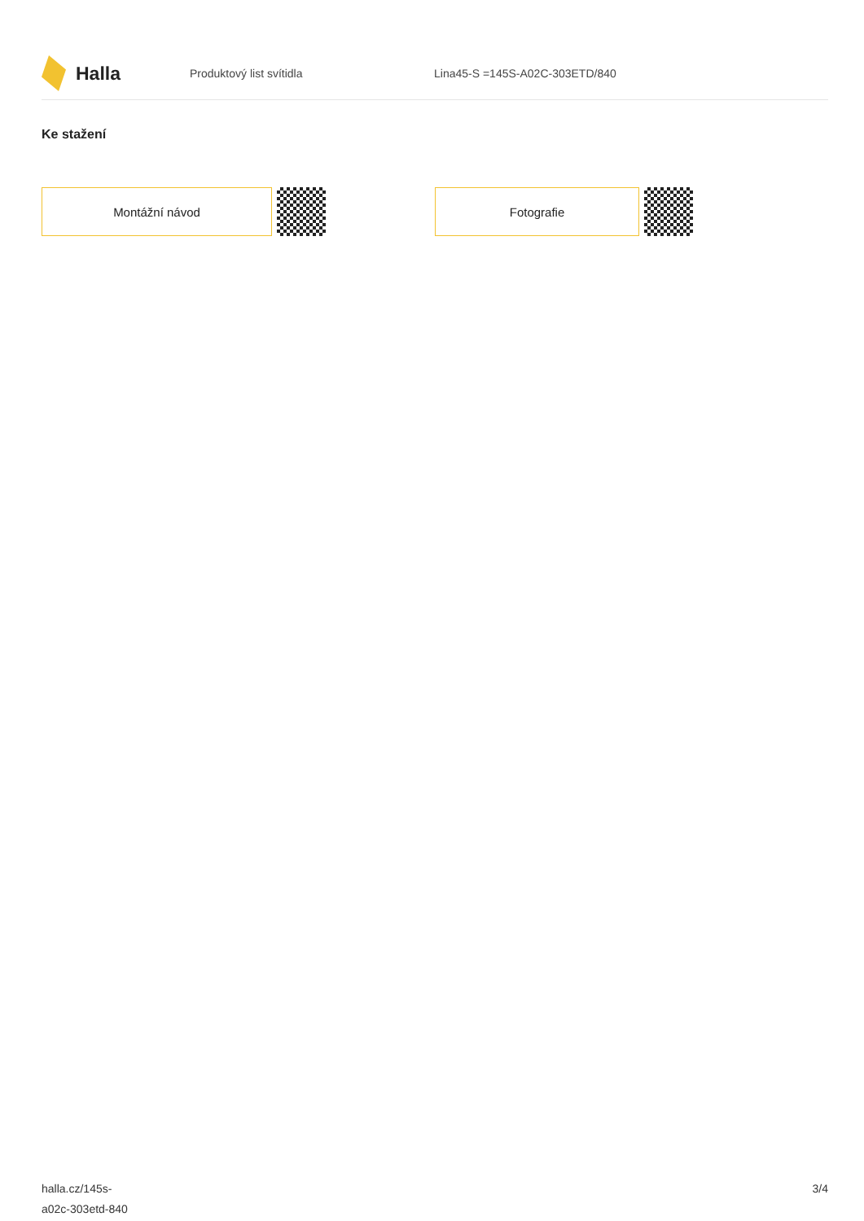Halla
Produktový list svítidla Lina45-S =145S-A02C-303ETD/840
Ke stažení
Montážní návod Fotografie
halla.cz/145s-
a02c-303etd-840
3/4